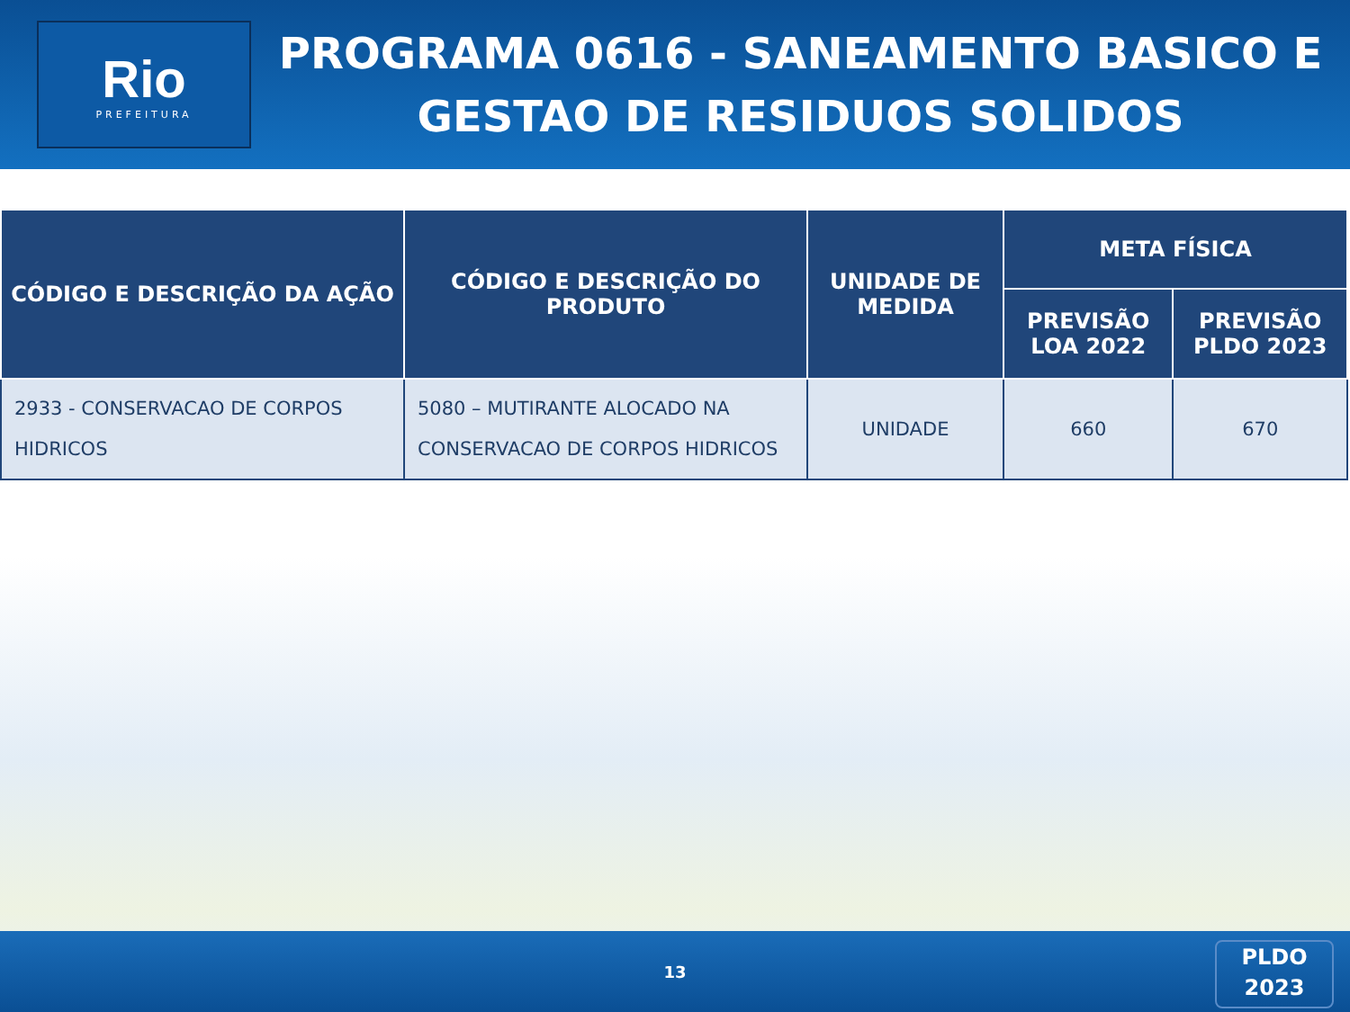Rio
PREFEITURA
PROGRAMA 0616 - SANEAMENTO BASICO E GESTAO DE RESIDUOS SOLIDOS
| CÓDIGO E DESCRIÇÃO DA AÇÃO | CÓDIGO E DESCRIÇÃO DO PRODUTO | UNIDADE DE MEDIDA | META FÍSICA | |
| --- | --- | --- | --- | --- |
| | | | PREVISÃO LOA 2022 | PREVISÃO PLDO 2023 |
| 2933 - CONSERVACAO DE CORPOS HIDRICOS | 5080 – MUTIRANTE ALOCADO NA CONSERVACAO DE CORPOS HIDRICOS | UNIDADE | 660 | 670 |
13
PLDO
2023